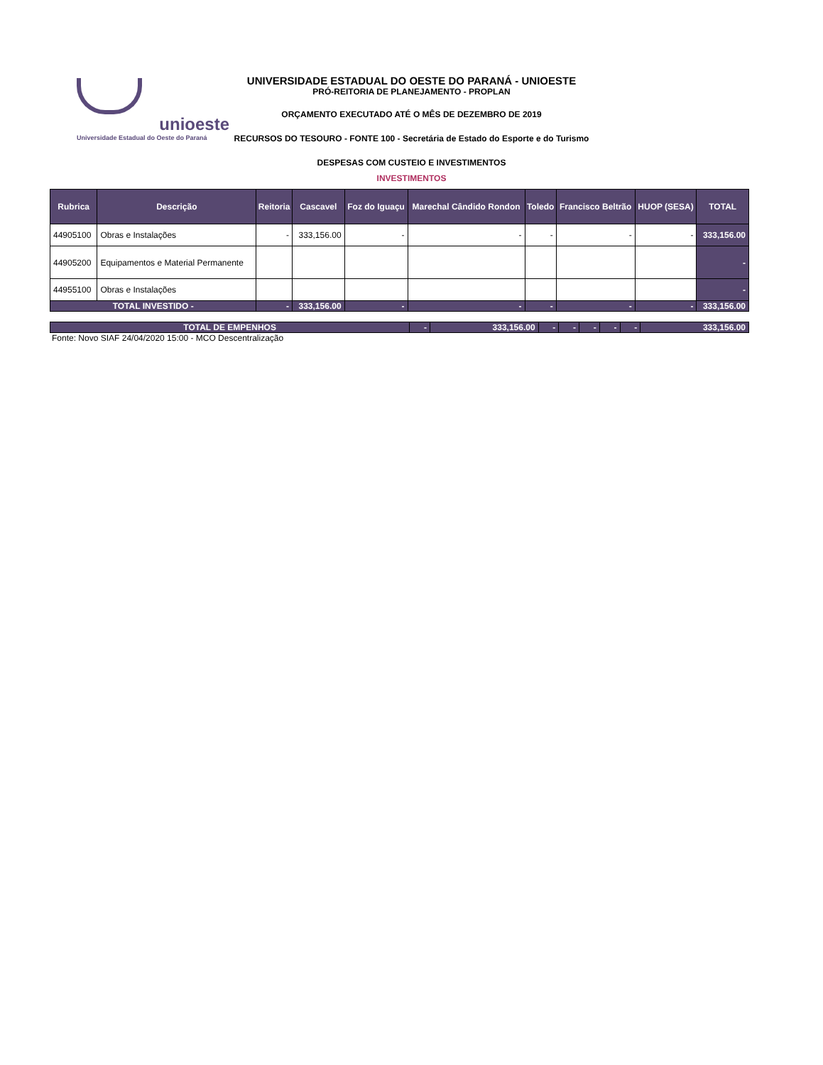unioeste
Universidade Estadual do Oeste do Paraná
UNIVERSIDADE ESTADUAL DO OESTE DO PARANÁ - UNIOESTE
PRÓ-REITORIA DE PLANEJAMENTO - PROPLAN
ORÇAMENTO EXECUTADO ATÉ O MÊS DE DEZEMBRO DE 2019
RECURSOS DO TESOURO - FONTE 100 - Secretária de Estado do Esporte e do Turismo
DESPESAS COM CUSTEIO E INVESTIMENTOS
INVESTIMENTOS
| Rubrica | Descrição | Reitoria | Cascavel | Foz do Iguaçu | Marechal Cândido Rondon | Toledo | Francisco Beltrão | HUOP (SESA) | TOTAL |
| --- | --- | --- | --- | --- | --- | --- | --- | --- | --- |
| 44905100 | Obras e Instalações | - | 333,156.00 | - | - | - | - | - | 333,156.00 |
| 44905200 | Equipamentos e Material Permanente | | | | | | | | - |
| 44955100 | Obras e Instalações | | | | | | | | - |
| TOTAL INVESTIDO - | | - | 333,156.00 | - | - | - | - | - | 333,156.00 |
| TOTAL DE EMPENHOS | - | 333,156.00 | - | - | - | - | - | 333,156.00 |
Fonte: Novo SIAF 24/04/2020 15:00 - MCO Descentralização